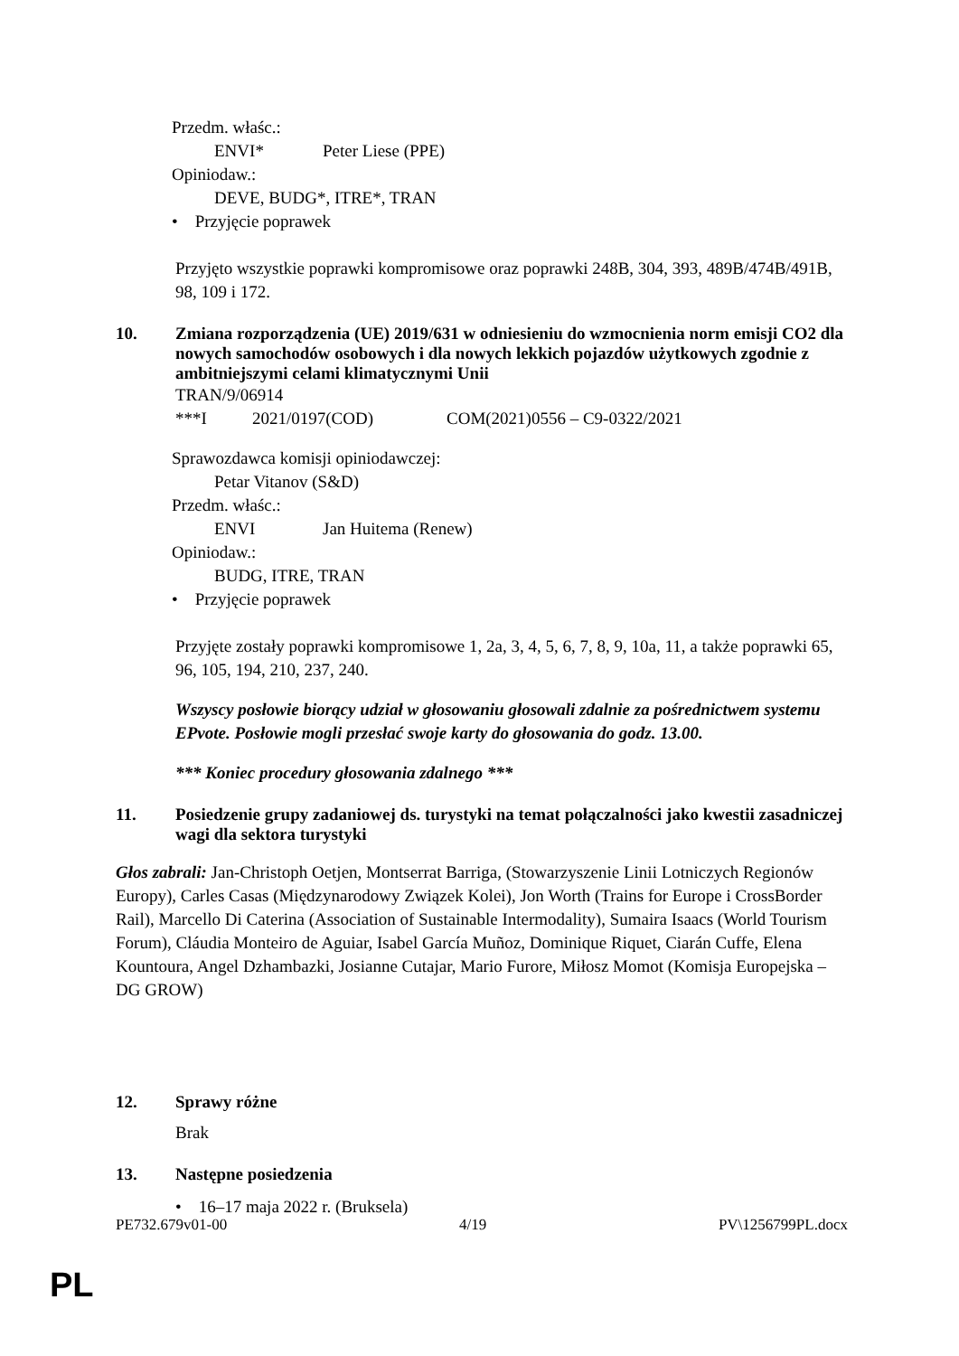Przedm. właśc.:
ENVI* Peter Liese (PPE)
Opiniodaw.:
DEVE, BUDG*, ITRE*, TRAN
• Przyjęcie poprawek
Przyjęto wszystkie poprawki kompromisowe oraz poprawki 248B, 304, 393, 489B/474B/491B, 98, 109 i 172.
10. Zmiana rozporządzenia (UE) 2019/631 w odniesieniu do wzmocnienia norm emisji CO2 dla nowych samochodów osobowych i dla nowych lekkich pojazdów użytkowych zgodnie z ambitniejszymi celami klimatycznymi Unii
TRAN/9/06914
***I 2021/0197(COD) COM(2021)0556 – C9-0322/2021
Sprawozdawca komisji opiniodawczej:
Petar Vitanov (S&D)
Przedm. właśc.:
ENVI Jan Huitema (Renew)
Opiniodaw.:
BUDG, ITRE, TRAN
• Przyjęcie poprawek
Przyjęte zostały poprawki kompromisowe 1, 2a, 3, 4, 5, 6, 7, 8, 9, 10a, 11, a także poprawki 65, 96, 105, 194, 210, 237, 240.
Wszyscy posłowie biorący udział w głosowaniu głosowali zdalnie za pośrednictwem systemu EPvote. Posłowie mogli przesłać swoje karty do głosowania do godz. 13.00.
*** Koniec procedury głosowania zdalnego ***
11. Posiedzenie grupy zadaniowej ds. turystyki na temat połączalności jako kwestii zasadniczej wagi dla sektora turystyki
Głos zabrali: Jan-Christoph Oetjen, Montserrat Barriga, (Stowarzyszenie Linii Lotniczych Regionów Europy), Carles Casas (Międzynarodowy Związek Kolei), Jon Worth (Trains for Europe i CrossBorder Rail), Marcello Di Caterina (Association of Sustainable Intermodality), Sumaira Isaacs (World Tourism Forum), Cláudia Monteiro de Aguiar, Isabel García Muñoz, Dominique Riquet, Ciarán Cuffe, Elena Kountoura, Angel Dzhambazki, Josianne Cutajar, Mario Furore, Miłosz Momot (Komisja Europejska – DG GROW)
12. Sprawy różne
Brak
13. Następne posiedzenia
• 16–17 maja 2022 r. (Bruksela)
PE732.679v01-00 4/19 PV\1256799PL.docx
PL